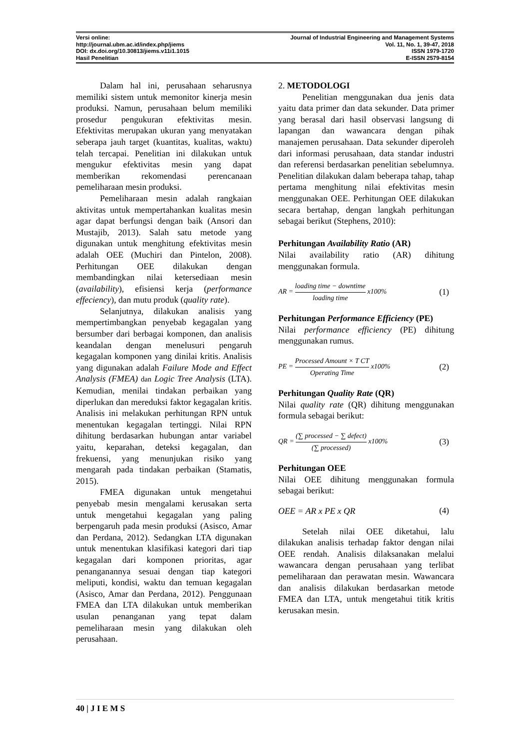Versi online: Journal of Industrial Engineering and Management Systems
http://journal.ubm.ac.id/index.php/jiems Vol. 11, No. 1, 39-47, 2018
DOI: dx.doi.org/10.30813/jiems.v11i1.1015 ISSN 1979-1720
Hasil Penelitian E-ISSN 2579-8154
Dalam hal ini, perusahaan seharusnya memiliki sistem untuk memonitor kinerja mesin produksi. Namun, perusahaan belum memiliki prosedur pengukuran efektivitas mesin. Efektivitas merupakan ukuran yang menyatakan seberapa jauh target (kuantitas, kualitas, waktu) telah tercapai. Penelitian ini dilakukan untuk mengukur efektivitas mesin yang dapat memberikan rekomendasi perencanaan pemeliharaan mesin produksi.
Pemeliharaan mesin adalah rangkaian aktivitas untuk mempertahankan kualitas mesin agar dapat berfungsi dengan baik (Ansori dan Mustajib, 2013). Salah satu metode yang digunakan untuk menghitung efektivitas mesin adalah OEE (Muchiri dan Pintelon, 2008). Perhitungan OEE dilakukan dengan membandingkan nilai ketersediaan mesin (availability), efisiensi kerja (performance effeciency), dan mutu produk (quality rate).
Selanjutnya, dilakukan analisis yang mempertimbangkan penyebab kegagalan yang bersumber dari berbagai komponen, dan analisis keandalan dengan menelusuri pengaruh kegagalan komponen yang dinilai kritis. Analisis yang digunakan adalah Failure Mode and Effect Analysis (FMEA) dan Logic Tree Analysis (LTA). Kemudian, menilai tindakan perbaikan yang diperlukan dan mereduksi faktor kegagalan kritis. Analisis ini melakukan perhitungan RPN untuk menentukan kegagalan tertinggi. Nilai RPN dihitung berdasarkan hubungan antar variabel yaitu, keparahan, deteksi kegagalan, dan frekuensi, yang menunjukan risiko yang mengarah pada tindakan perbaikan (Stamatis, 2015).
FMEA digunakan untuk mengetahui penyebab mesin mengalami kerusakan serta untuk mengetahui kegagalan yang paling berpengaruh pada mesin produksi (Asisco, Amar dan Perdana, 2012). Sedangkan LTA digunakan untuk menentukan klasifikasi kategori dari tiap kegagalan dari komponen prioritas, agar penanganannya sesuai dengan tiap kategori meliputi, kondisi, waktu dan temuan kegagalan (Asisco, Amar dan Perdana, 2012). Penggunaan FMEA dan LTA dilakukan untuk memberikan usulan penanganan yang tepat dalam pemeliharaan mesin yang dilakukan oleh perusahaan.
2. METODOLOGI
Penelitian menggunakan dua jenis data yaitu data primer dan data sekunder. Data primer yang berasal dari hasil observasi langsung di lapangan dan wawancara dengan pihak manajemen perusahaan. Data sekunder diperoleh dari informasi perusahaan, data standar industri dan referensi berdasarkan penelitian sebelumnya. Penelitian dilakukan dalam beberapa tahap, tahap pertama menghitung nilai efektivitas mesin menggunakan OEE. Perhitungan OEE dilakukan secara bertahap, dengan langkah perhitungan sebagai berikut (Stephens, 2010):
Perhitungan Availability Ratio (AR)
Nilai availability ratio (AR) dihitung menggunakan formula.
AR = loading time − downtime loading time x100% (1)
Perhitungan Performance Efficiency (PE)
Nilai performance efficiency (PE) dihitung menggunakan rumus.
PE = Processed Amount × T CT Operating Time x100% (2)
Perhitungan Quality Rate (QR)
Nilai quality rate (QR) dihitung menggunakan formula sebagai berikut:
QR = (∑ processed − ∑ defect) (∑ processed) x100% (3)
Perhitungan OEE
Nilai OEE dihitung menggunakan formula sebagai berikut:
OEE = AR x PE x QR (4)
Setelah nilai OEE diketahui, lalu dilakukan analisis terhadap faktor dengan nilai OEE rendah. Analisis dilaksanakan melalui wawancara dengan perusahaan yang terlibat pemeliharaan dan perawatan mesin. Wawancara dan analisis dilakukan berdasarkan metode FMEA dan LTA, untuk mengetahui titik kritis kerusakan mesin.
40 | J I E M S